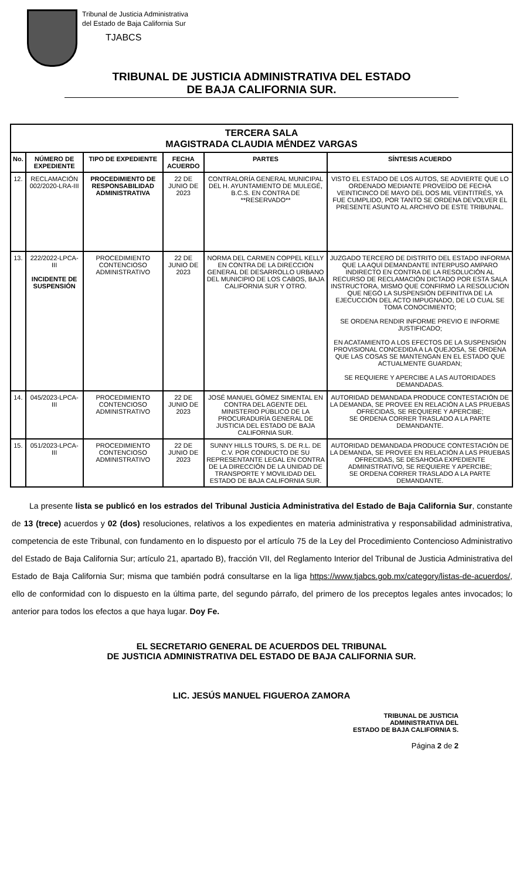Tribunal de Justicia Administrativa
del Estado de Baja California Sur
TJABCS
TRIBUNAL DE JUSTICIA ADMINISTRATIVA DEL ESTADO
DE BAJA CALIFORNIA SUR.
| TERCERA SALA MAGISTRADA CLAUDIA MÉNDEZ VARGAS | | | | | |
| No. | NÚMERO DE EXPEDIENTE | TIPO DE EXPEDIENTE | FECHA ACUERDO | PARTES | SÍNTESIS ACUERDO |
| 12. | RECLAMACIÓN 002/2020-LRA-III | PROCEDIMIENTO DE RESPONSABILIDAD ADMINISTRATIVA | 22 DE JUNIO DE 2023 | CONTRALORÍA GENERAL MUNICIPAL DEL H. AYUNTAMIENTO DE MULEGÉ, B.C.S. EN CONTRA DE **RESERVADO** | VISTO EL ESTADO DE LOS AUTOS, SE ADVIERTE QUE LO ORDENADO MEDIANTE PROVEÍDO DE FECHA VEINTICINCO DE MAYO DEL DOS MIL VEINTITRÉS, YA FUE CUMPLIDO, POR TANTO SE ORDENA DEVOLVER EL PRESENTE ASUNTO AL ARCHIVO DE ESTE TRIBUNAL. |
| 13. | 222/2022-LPCA-III INCIDENTE DE SUSPENSIÓN | PROCEDIMIENTO CONTENCIOSO ADMINISTRATIVO | 22 DE JUNIO DE 2023 | NORMA DEL CARMEN COPPEL KELLY EN CONTRA DE LA DIRECCIÓN GENERAL DE DESARROLLO URBANO DEL MUNICIPIO DE LOS CABOS, BAJA CALIFORNIA SUR Y OTRO. | JUZGADO TERCERO DE DISTRITO DEL ESTADO INFORMA QUE LA AQUÍ DEMANDANTE INTERPUSO AMPARO INDIRECTO EN CONTRA DE LA RESOLUCIÓN AL RECURSO DE RECLAMACIÓN DICTADO POR ESTA SALA INSTRUCTORA, MISMO QUE CONFIRMÓ LA RESOLUCIÓN QUE NEGÓ LA SUSPENSIÓN DEFINITIVA DE LA EJECUCCIÓN DEL ACTO IMPUGNADO, DE LO CUAL SE TOMA CONOCIMIENTO; SE ORDENA RENDIR INFORME PREVIO E INFORME JUSTIFICADO; EN ACATAMIENTO A LOS EFECTOS DE LA SUSPENSIÓN PROVISIONAL CONCEDIDA A LA QUEJOSA, SE ORDENA QUE LAS COSAS SE MANTENGAN EN EL ESTADO QUE ACTUALMENTE GUARDAN; SE REQUIERE Y APERCIBE A LAS AUTORIDADES DEMANDADAS. |
| 14. | 045/2023-LPCA-III | PROCEDIMIENTO CONTENCIOSO ADMINISTRATIVO | 22 DE JUNIO DE 2023 | JOSÉ MANUEL GÓMEZ SIMENTAL EN CONTRA DEL AGENTE DEL MINISTERIO PÚBLICO DE LA PROCURADURÍA GENERAL DE JUSTICIA DEL ESTADO DE BAJA CALIFORNIA SUR. | AUTORIDAD DEMANDADA PRODUCE CONTESTACIÓN DE LA DEMANDA, SE PROVEE EN RELACIÓN A LAS PRUEBAS OFRECIDAS, SE REQUIERE Y APERCIBE; SE ORDENA CORRER TRASLADO A LA PARTE DEMANDANTE. |
| 15. | 051/2023-LPCA-III | PROCEDIMIENTO CONTENCIOSO ADMINISTRATIVO | 22 DE JUNIO DE 2023 | SUNNY HILLS TOURS, S. DE R.L. DE C.V. POR CONDUCTO DE SU REPRESENTANTE LEGAL EN CONTRA DE LA DIRECCIÓN DE LA UNIDAD DE TRANSPORTE Y MOVILIDAD DEL ESTADO DE BAJA CALIFORNIA SUR. | AUTORIDAD DEMANDADA PRODUCE CONTESTACIÓN DE LA DEMANDA, SE PROVEE EN RELACIÓN A LAS PRUEBAS OFRECIDAS, SE DESAHOGA EXPEDIENTE ADMINISTRATIVO, SE REQUIERE Y APERCIBE; SE ORDENA CORRER TRASLADO A LA PARTE DEMANDANTE. |
La presente lista se publicó en los estrados del Tribunal Justicia Administrativa del Estado de Baja California Sur, constante de 13 (trece) acuerdos y 02 (dos) resoluciones, relativos a los expedientes en materia administrativa y responsabilidad administrativa, competencia de este Tribunal, con fundamento en lo dispuesto por el artículo 75 de la Ley del Procedimiento Contencioso Administrativo del Estado de Baja California Sur; artículo 21, apartado B), fracción VII, del Reglamento Interior del Tribunal de Justicia Administrativa del Estado de Baja California Sur; misma que también podrá consultarse en la liga https://www.tjabcs.gob.mx/category/listas-de-acuerdos/, ello de conformidad con lo dispuesto en la última parte, del segundo párrafo, del primero de los preceptos legales antes invocados; lo anterior para todos los efectos a que haya lugar. Doy Fe.
EL SECRETARIO GENERAL DE ACUERDOS DEL TRIBUNAL
DE JUSTICIA ADMINISTRATIVA DEL ESTADO DE BAJA CALIFORNIA SUR.
LIC. JESÚS MANUEL FIGUEROA ZAMORA
TRIBUNAL DE JUSTICIA
ADMINISTRATIVA DEL
ESTADO DE BAJA CALIFORNIA S.
Página 2 de 2